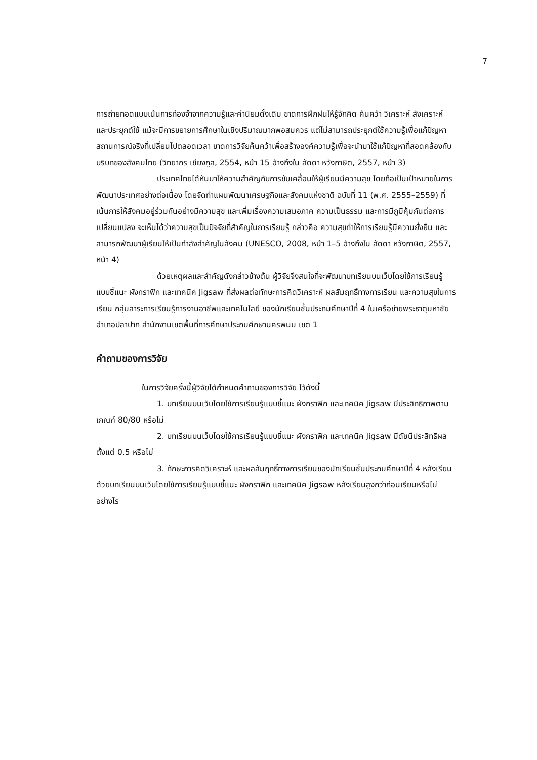7
การถ่ายทอดแบบเน้นการท่องจำจากความรู้และค่านิยมดั้งเดิม ขาดการฝึกฝนให้รู้จักคิด ค้นคว้า วิเคราะห์ สังเคราะห์ และประยุกต์ใช้ แม้จะมีการขยายการศึกษาในเชิงปริมาณมากพอสมควร แต่ไม่สามารถประยุกต์ใช้ความรู้เพื่อแก้ปัญหาสถานการณ์จริงที่เปลี่ยนไปตลอดเวลา ขาดการวิจัยค้นคว้าเพื่อสร้างองค์ความรู้เพื่อจะนำมาใช้แก้ปัญหาที่สอดคล้องกับบริบทของสังคมไทย (วิทยากร เชียงกูล, 2554, หน้า 15 อ้างถึงใน ลัดดา หวังภาษิต, 2557, หน้า 3)
ประเทศไทยได้หันมาให้ความสำคัญกับการขับเคลื่อนให้ผู้เรียนมีความสุข โดยถือเป็นเป้าหมายในการพัฒนาประเทศอย่างต่อเนื่อง โดยจัดทำแผนพัฒนาเศรษฐกิจและสังคมแห่งชาติ ฉบับที่ 11 (พ.ศ. 2555–2559) ที่เน้นการให้สังคมอยู่ร่วมกันอย่างมีความสุข และเพิ่มเรื่องความเสมอภาค ความเป็นธรรม และการมีภูมิคุ้มกันต่อการเปลี่ยนแปลง จะเห็นได้ว่าความสุขเป็นปัจจัยที่สำคัญในการเรียนรู้ กล่าวคือ ความสุขทำให้การเรียนรู้มีความยั่งยืน และสามารถพัฒนาผู้เรียนให้เป็นกำลังสำคัญในสังคม (UNESCO, 2008, หน้า 1–5 อ้างถึงใน ลัดดา หวังภาษิต, 2557, หน้า 4)
ด้วยเหตุผลและสำคัญดังกล่าวข้างต้น ผู้วิจัยจึงสนใจที่จะพัฒนาบทเรียนบนเว็บโดยใช้การเรียนรู้แบบชี้แนะ ผังกราฟิก และเทคนิค Jigsaw ที่ส่งผลต่อทักษะการคิดวิเคราะห์ ผลสัมฤทธิ์ทางการเรียน และความสุขในการเรียน กลุ่มสาระการเรียนรู้การงานอาชีพและเทคโนโลยี ของนักเรียนชั้นประถมศึกษาปีที่ 4 ในเครือข่ายพระธาตุมหาชัย อำเภอปลาปาก สำนักงานเขตพื้นที่การศึกษาประถมศึกษานครพนม เขต 1
คำถามของการวิจัย
ในการวิจัยครั้งนี้ผู้วิจัยได้กำหนดคำถามของการวิจัย ไว้ดังนี้
1. บทเรียนบนเว็บโดยใช้การเรียนรู้แบบชี้แนะ ผังกราฟิก และเทคนิค Jigsaw มีประสิทธิภาพตามเกณฑ์ 80/80 หรือไม่
2. บทเรียนบนเว็บโดยใช้การเรียนรู้แบบชี้แนะ ผังกราฟิก และเทคนิค Jigsaw มีดัชนีประสิทธิผล ตั้งแต่ 0.5 หรือไม่
3. ทักษะการคิดวิเคราะห์ และผลสัมฤทธิ์ทางการเรียนของนักเรียนชั้นประถมศึกษาปีที่ 4 หลังเรียนด้วยบทเรียนบนเว็บโดยใช้การเรียนรู้แบบชี้แนะ ผังกราฟิก และเทคนิค Jigsaw หลังเรียนสูงกว่าก่อนเรียนหรือไม่ อย่างไร